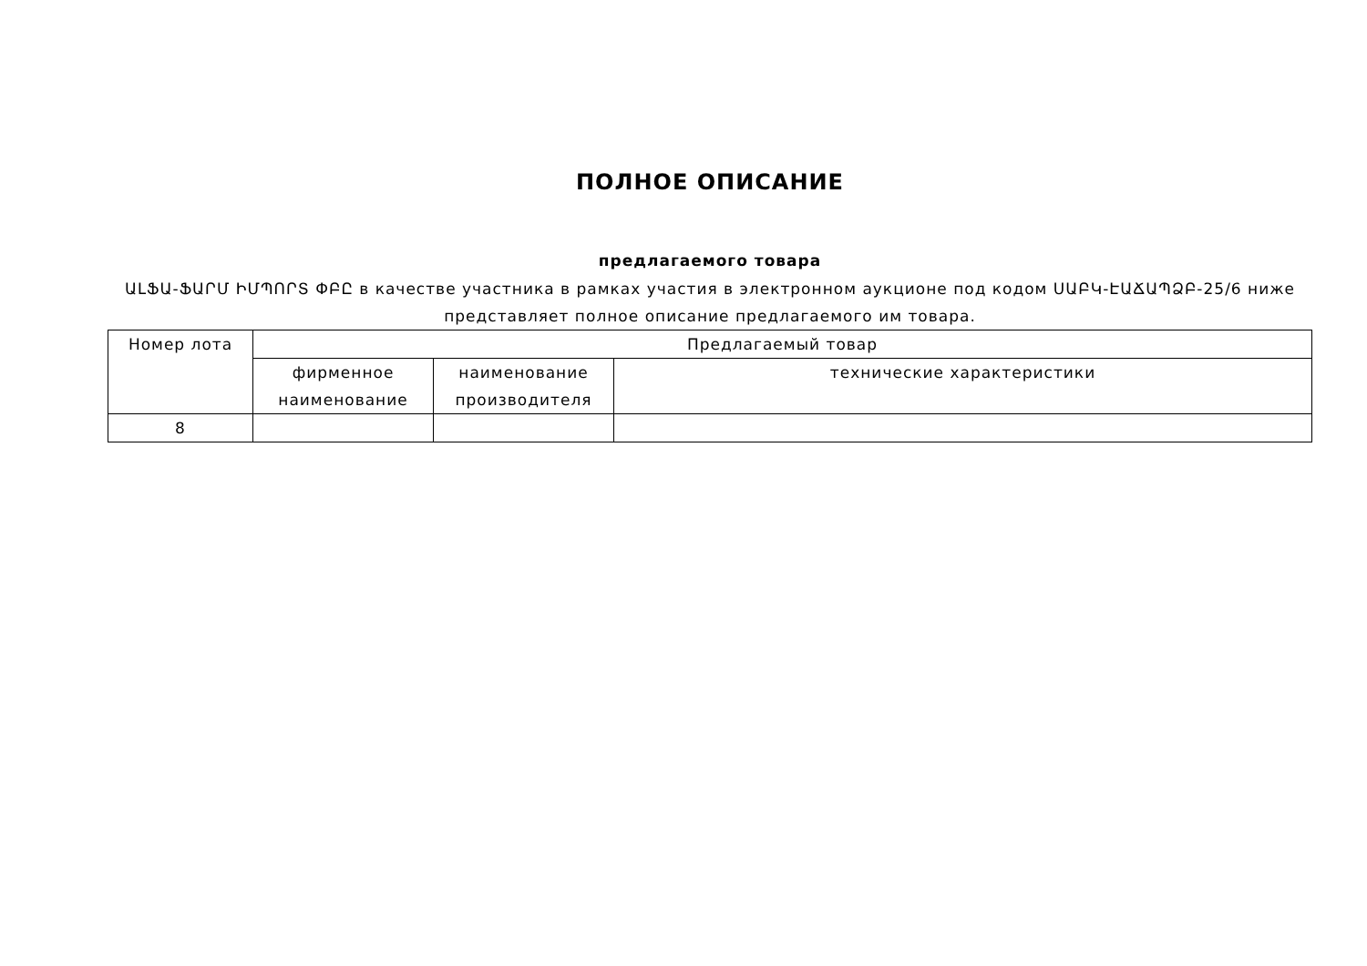ПОЛНОЕ ОПИСАНИЕ
предлагаемого товара
ԱԼՖԱ-ՖԱՐՄ ԻՄՊՈՐՏ ՓԲԸ в качестве участника в рамках участия в электронном аукционе под кодом ՍԱԲԿ-ԷԱՃԱՊՁԲ-25/6 ниже представляет полное описание предлагаемого им товара.
| Номер лота | Предлагаемый товар | | |
| --- | --- | --- | --- |
| | фирменное наименование | наименование производителя | технические характеристики |
| 8 | | | |